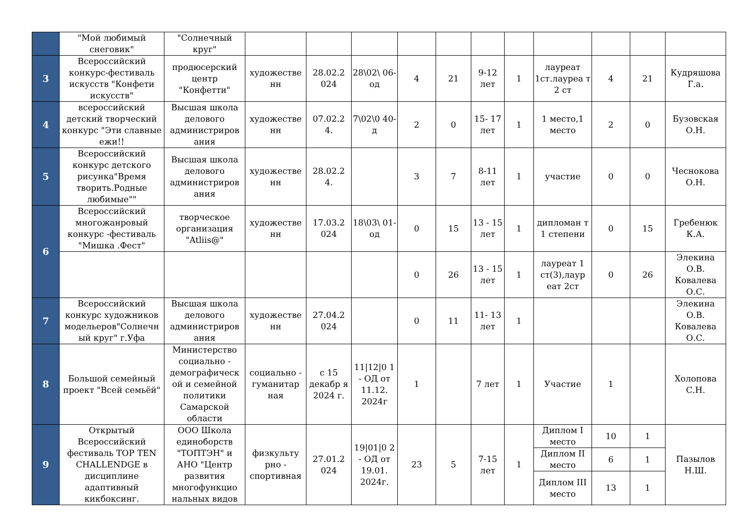| | "Мой любимый снеговик" | "Солнечный круг" | | | | | | | | | | | |
| 3 | Всероссийский конкурс-фестиваль искусств "Конфети искусств" | продюсерский центр "Конфетти" | художестве нн | 28.02.2 024 | 28\02\ 06-од | 4 | 21 | 9-12 лет | 1 | лауреат 1ст.лауреа т 2 ст | 4 | 21 | Кудряшова Г.а. |
| 4 | всероссийский детский творческий конкурс "Эти славные ежи!! | Высшая школа делового администриров ания | художестве нн | 07.02.2 4. | 7\02\0 40-д | 2 | 0 | 15- 17 лет | 1 | 1 место,1 место | 2 | 0 | Бузовская О.Н. |
| 5 | Всероссийский конкурс детского рисунка"Время творить.Родные любимые"" | Высшая школа делового администриров ания | художестве нн | 28.02.2 4. | | 3 | 7 | 8-11 лет | 1 | участие | 0 | 0 | Чеснокова О.Н. |
| 6 | Всероссийский многожанровый конкурс -фестиваль "Мишка .Фест" | творческое организация "Atliis@" | художестве нн | 17.03.2 024 | 18\03\ 01-од | 0 | 15 | 13 - 15 лет | 1 | дипломан т 1 степени | 0 | 15 | Гребенюк К.А. |
| | | | | | | 0 | 26 | 13 - 15 лет | 1 | лауреат 1 ст(3),лаур еат 2ст | 0 | 26 | Элекина О.В. Ковалева О.С. |
| 7 | Всероссийский конкурс художников модельеров"Солнечн ый круг" г.Уфа | Высшая школа делового администриров ания | художестве нн | 27.04.2 024 | | 0 | 11 | 11- 13 лет | 1 | | | | Элекина О.В. Ковалева О.С. |
| 8 | Большой семейный проект "Всей семьёй" | Министерство социально - демографическ ой и семейной политики Самарской области | социально - гуманитар ная | с 15 декабр я 2024 г. | 11/12/0 1 - ОД от 11.12. 2024г | 1 | | 7 лет | 1 | Участие | 1 | | Холопова С.Н. |
| 9 | Открытый Всероссийский фестиваль TOP TEN CHALLENDGE в дисциплине адаптивный кикбоксинг. | ООО Школа единоборств "ТОПТЭН" и АНО "Центр развития многофункцио нальных видов | физкульту рно - спортивная | 27.01.2 024 | 19/01/0 2 - ОД от 19.01. 2024г. | 23 | 5 | 7-15 лет | 1 | Диплом I место | 10 | 1 | Пазылов Н.Ш. |
| | | | | | | | | | | Диплом II место | 6 | 1 | |
| | | | | | | | | | | Диплом III место | 13 | 1 | |